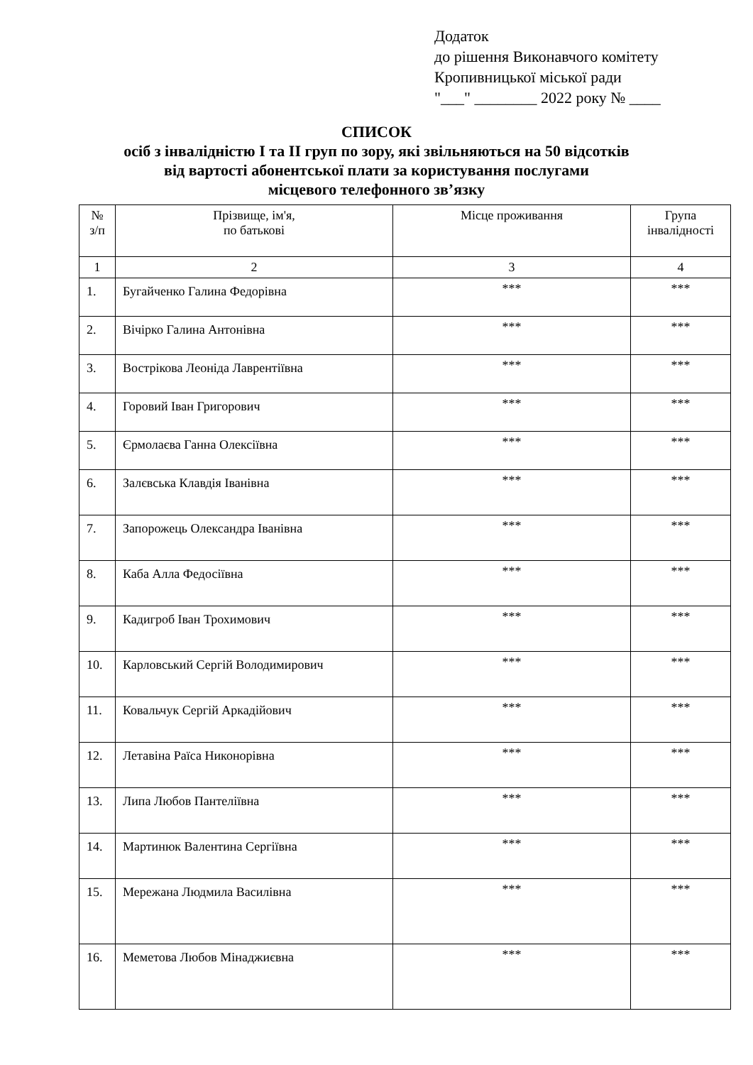Додаток
до рішення Виконавчого комітету
Кропивницької міської ради
"___" ________ 2022 року № ____
СПИСОК
осіб з інвалідністю I та II груп по зору, які звільняються на 50 відсотків
від вартості абонентської плати за користування послугами
місцевого телефонного зв’язку
| № з/п | Прізвище, ім'я, по батькові | Місце проживання | Група інвалідності |
| --- | --- | --- | --- |
| 1 | 2 | 3 | 4 |
| 1. | Бугайченко Галина Федорівна | *** | *** |
| 2. | Вічірко Галина Антонівна | *** | *** |
| 3. | Вострікова Леоніда Лаврентіївна | *** | *** |
| 4. | Горовий Іван Григорович | *** | *** |
| 5. | Єрмолаєва Ганна Олексіївна | *** | *** |
| 6. | Залєвська Клавдія Іванівна | *** | *** |
| 7. | Запорожець Олександра Іванівна | *** | *** |
| 8. | Каба Алла Федосіївна | *** | *** |
| 9. | Кадигроб Іван Трохимович | *** | *** |
| 10. | Карловський Сергій Володимирович | *** | *** |
| 11. | Ковальчук Сергій Аркадійович | *** | *** |
| 12. | Летавіна Раїса Никонорівна | *** | *** |
| 13. | Липа Любов Пантеліївна | *** | *** |
| 14. | Мартинюк Валентина Сергіївна | *** | *** |
| 15. | Мережана Людмила Василівна | *** | *** |
| 16. | Меметова Любов Мінаджиєвна | *** | *** |